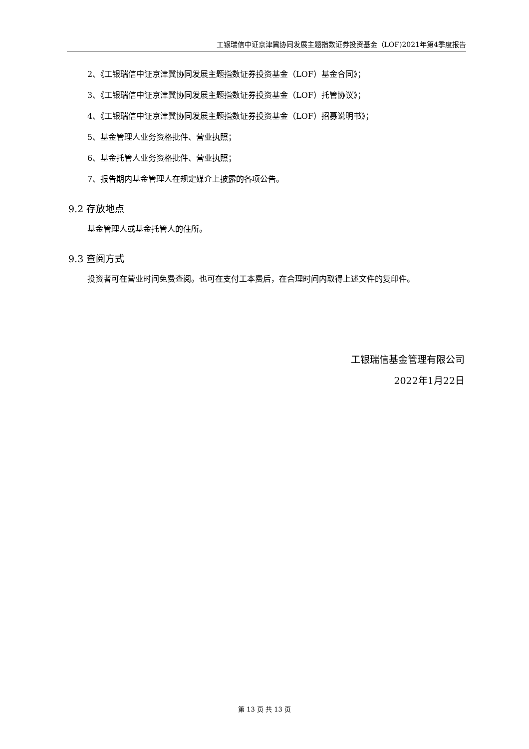工银瑞信中证京津冀协同发展主题指数证券投资基金（LOF)2021年第4季度报告
2、《工银瑞信中证京津冀协同发展主题指数证券投资基金（LOF）基金合同》；
3、《工银瑞信中证京津冀协同发展主题指数证券投资基金（LOF）托管协议》；
4、《工银瑞信中证京津冀协同发展主题指数证券投资基金（LOF）招募说明书》；
5、基金管理人业务资格批件、营业执照；
6、基金托管人业务资格批件、营业执照；
7、报告期内基金管理人在规定媒介上披露的各项公告。
9.2 存放地点
基金管理人或基金托管人的住所。
9.3 查阅方式
投资者可在营业时间免费查阅。也可在支付工本费后，在合理时间内取得上述文件的复印件。
工银瑞信基金管理有限公司
2022年1月22日
第 13 页 共 13 页